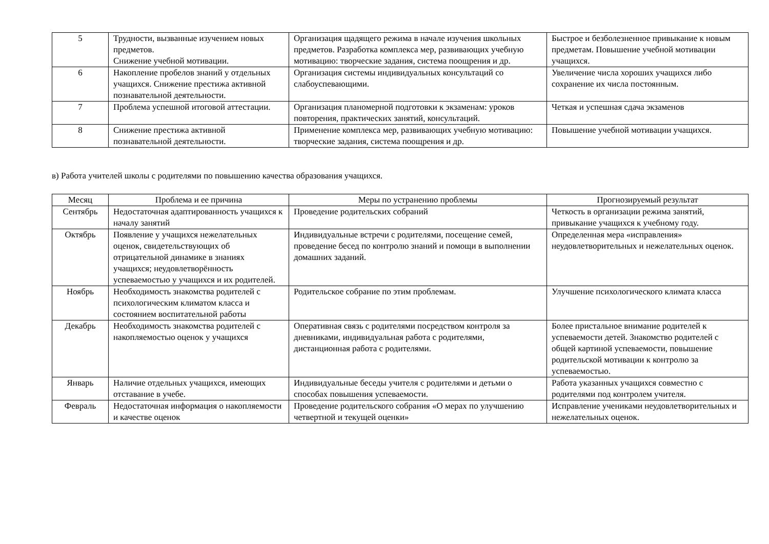| 5 | Трудности, вызванные изучением новых предметов. Снижение учебной мотивации. | Организация щадящего режима в начале изучения школьных предметов. Разработка комплекса мер, развивающих учебную мотивацию: творческие задания, система поощрения и др. | Быстрое и безболезненное привыкание к новым предметам. Повышение учебной мотивации учащихся. |
| 6 | Накопление пробелов знаний у отдельных учащихся. Снижение престижа активной познавательной деятельности. | Организация системы индивидуальных консультаций со слабоуспевающими. | Увеличение числа хороших учащихся либо сохранение их числа постоянным. |
| 7 | Проблема успешной итоговой аттестации. | Организация планомерной подготовки к экзаменам: уроков повторения, практических занятий, консультаций. | Четкая и успешная сдача экзаменов |
| 8 | Снижение престижа активной познавательной деятельности. | Применение комплекса мер, развивающих учебную мотивацию: творческие задания, система поощрения и др. | Повышение учебной мотивации учащихся. |
в) Работа учителей школы с родителями по повышению качества образования учащихся.
| Месяц | Проблема и ее причина | Меры по устранению проблемы | Прогнозируемый результат |
| --- | --- | --- | --- |
| Сентябрь | Недостаточная адаптированность учащихся к началу занятий | Проведение родительских собраний | Четкость в организации режима занятий, привыкание учащихся к учебному году. |
| Октябрь | Появление у учащихся нежелательных оценок, свидетельствующих об отрицательной динамике в знаниях учащихся; неудовлетворённость успеваемостью у учащихся и их родителей. | Индивидуальные встречи с родителями, посещение семей, проведение бесед по контролю знаний и помощи в выполнении домашних заданий. | Определенная мера «исправления» неудовлетворительных и нежелательных оценок. |
| Ноябрь | Необходимость знакомства родителей с психологическим климатом класса и состоянием воспитательной работы | Родительское собрание по этим проблемам. | Улучшение психологического климата класса |
| Декабрь | Необходимость знакомства родителей с накопляемостью оценок у учащихся | Оперативная связь с родителями посредством контроля за дневниками, индивидуальная работа с родителями, дистанционная работа с родителями. | Более пристальное внимание родителей к успеваемости детей. Знакомство родителей с общей картиной успеваемости, повышение родительской мотивации к контролю за успеваемостью. |
| Январь | Наличие отдельных учащихся, имеющих отставание в учебе. | Индивидуальные беседы учителя с родителями и детьми о способах повышения успеваемости. | Работа указанных учащихся совместно с родителями под контролем учителя. |
| Февраль | Недостаточная информация о накопляемости и качестве оценок | Проведение родительского собрания «О мерах по улучшению четвертной и текущей оценки» | Исправление учениками неудовлетворительных и нежелательных оценок. |